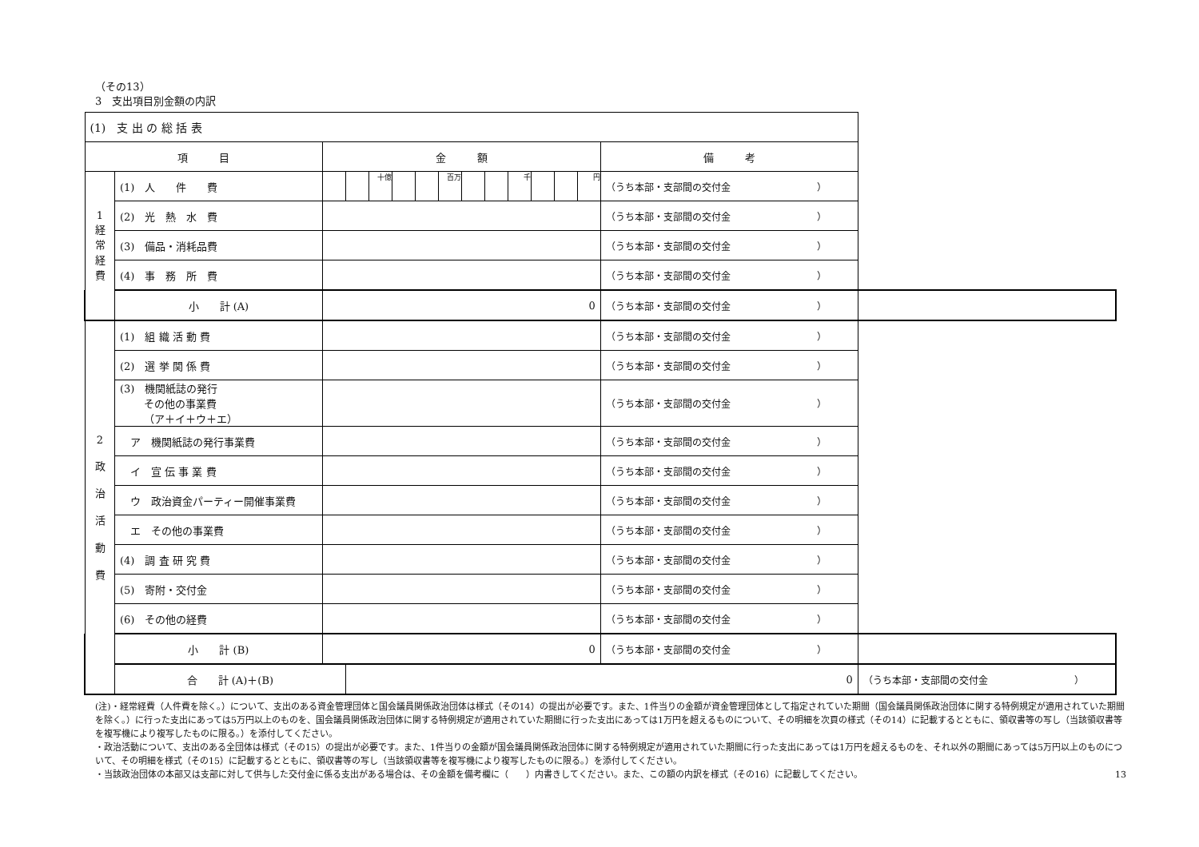（その13）
3　支出項目別金額の内訳
| (1) 支 出 の 総 括 表 | | | | | | | | | | | | | | | |
| 項 目 | | 金 額 | | | | | | | | | | | | 備 考 | |
| 1 経 常 経 費 | (1) 人 件 費 | | | 十億 | | | 百万 | | | 千 | | | 円 | （うち本部・支部間の交付金 ） | |
| | (2) 光 熱 水 費 | | | | | | | | | | | | | （うち本部・支部間の交付金 ） | |
| | (3) 備品・消耗品費 | | | | | | | | | | | | | （うち本部・支部間の交付金 ） | |
| | (4) 事 務 所 費 | | | | | | | | | | | | | （うち本部・支部間の交付金 ） | |
| | 小 計 (A) | 0 | | | | | | | | | | | | （うち本部・支部間の交付金 ） | |
| 2 政 治 活 動 費 | (1) 組 織 活 動 費 | | | | | | | | | | | | | （うち本部・支部間の交付金 ） | |
| | (2) 選 挙 関 係 費 | | | | | | | | | | | | | （うち本部・支部間の交付金 ） | |
| | (3) 機関紙誌の発行 その他の事業費 （ア＋イ＋ウ＋エ） | | | | | | | | | | | | | （うち本部・支部間の交付金 ） | |
| | ア 機関紙誌の発行事業費 | | | | | | | | | | | | | （うち本部・支部間の交付金 ） | |
| | イ 宣 伝 事 業 費 | | | | | | | | | | | | | （うち本部・支部間の交付金 ） | |
| | ウ 政治資金パーティー開催事業費 | | | | | | | | | | | | | （うち本部・支部間の交付金 ） | |
| | エ その他の事業費 | | | | | | | | | | | | | （うち本部・支部間の交付金 ） | |
| | (4) 調 査 研 究 費 | | | | | | | | | | | | | （うち本部・支部間の交付金 ） | |
| | (5) 寄附・交付金 | | | | | | | | | | | | | （うち本部・支部間の交付金 ） | |
| | (6) その他の経費 | | | | | | | | | | | | | （うち本部・支部間の交付金 ） | |
| | 小 計 (B) | 0 | | | | | | | | | | | | （うち本部・支部間の交付金 ） | |
| | 合 計 (A)＋(B) | | 0 | | | | | | | | | | | | （うち本部・支部間の交付金 ） |
(注)・経常経費（人件費を除く。）について、支出のある資金管理団体と国会議員関係政治団体は様式（その14）の提出が必要です。また、1件当りの金額が資金管理団体として指定されていた期間（国会議員関係政治団体に関する特例規定が適用されていた期間を除く。）に行った支出にあっては5万円以上のものを、国会議員関係政治団体に関する特例規定が適用されていた期間に行った支出にあっては1万円を超えるものについて、その明細を次頁の様式（その14）に記載するとともに、領収書等の写し（当該領収書等を複写機により複写したものに限る。）を添付してください。
・政治活動について、支出のある全団体は様式（その15）の提出が必要です。また、1件当りの金額が国会議員関係政治団体に関する特例規定が適用されていた期間に行った支出にあっては1万円を超えるものを、それ以外の期間にあっては5万円以上のものについて、その明細を様式（その15）に記載するとともに、領収書等の写し（当該領収書等を複写機により複写したものに限る。）を添付してください。
・当該政治団体の本部又は支部に対して供与した交付金に係る支出がある場合は、その金額を備考欄に（　　）内書きしてください。また、この額の内訳を様式（その16）に記載してください。 13